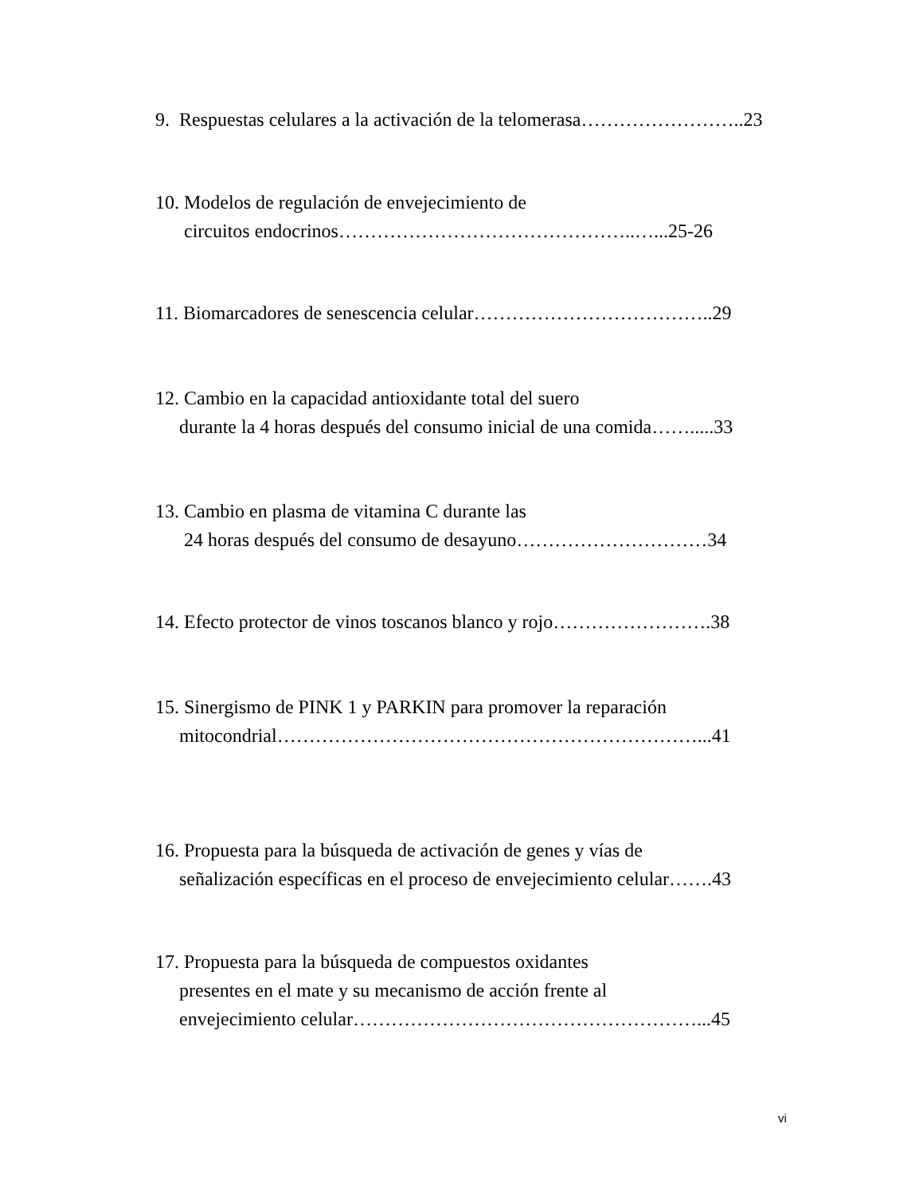9. Respuestas celulares a la activación de la telomerasa……………………..23
10. Modelos de regulación de envejecimiento de circuitos endocrinos………………………………………..…...25-26
11. Biomarcadores de senescencia celular………………………………..29
12. Cambio en la capacidad antioxidante total del suero durante la 4 horas después del consumo inicial de una comida…….....33
13. Cambio en plasma de vitamina C durante las 24 horas después del consumo de desayuno…………………………34
14. Efecto protector de vinos toscanos blanco y rojo…………………….38
15. Sinergismo de PINK 1 y PARKIN para promover la reparación mitocondrial…………………………………………………………...41
16. Propuesta para la búsqueda de activación de genes y vías de señalización específicas en el proceso de envejecimiento celular…….43
17. Propuesta para la búsqueda de compuestos oxidantes presentes en el mate y su mecanismo de acción frente al envejecimiento celular………………………………………………...45
vi